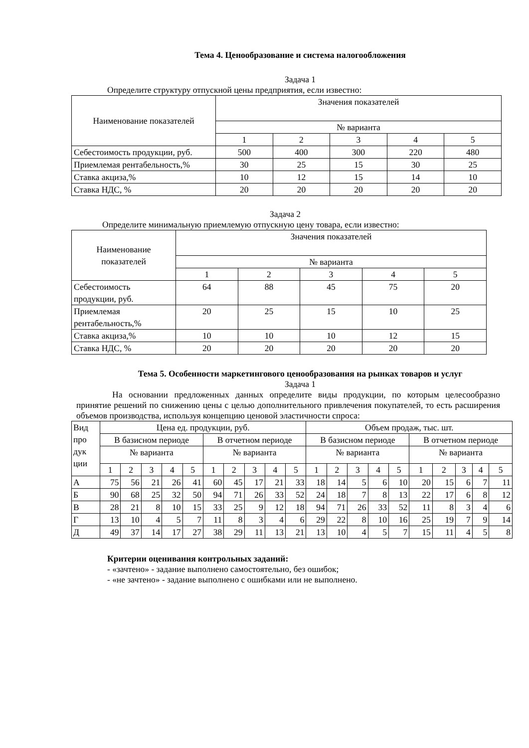Тема 4. Ценообразование и система налогообложения
Задача 1
Определите структуру отпускной цены предприятия, если известно:
| Наименование показателей | Значения показателей | | | | |
| | № варианта | | | | |
| | 1 | 2 | 3 | 4 | 5 |
| Себестоимость продукции, руб. | 500 | 400 | 300 | 220 | 480 |
| Приемлемая рентабельность,% | 30 | 25 | 15 | 30 | 25 |
| Ставка акциза,% | 10 | 12 | 15 | 14 | 10 |
| Ставка НДС, % | 20 | 20 | 20 | 20 | 20 |
Задача 2
Определите минимальную приемлемую отпускную цену товара, если известно:
| Наименование показателей | Значения показателей | | | | |
| | № варианта | | | | |
| | 1 | 2 | 3 | 4 | 5 |
| Себестоимость продукции, руб. | 64 | 88 | 45 | 75 | 20 |
| Приемлемая рентабельность,% | 20 | 25 | 15 | 10 | 25 |
| Ставка акциза,% | 10 | 10 | 10 | 12 | 15 |
| Ставка НДС, % | 20 | 20 | 20 | 20 | 20 |
Тема 5. Особенности маркетингового ценообразования на рынках товаров и услуг
Задача 1
На основании предложенных данных определите виды продукции, по которым целесообразно принятие решений по снижению цены с целью дополнительного привлечения покупателей, то есть расширения объемов производства, используя концепцию ценовой эластичности спроса:
| Вид про дук ции | Цена ед. продукции, руб. | | | | | | | | | | Объем продаж, тыс. шт. | | | | | | | | | |
| | В базисном периоде | | | | | В отчетном периоде | | | | | В базисном периоде | | | | | В отчетном периоде | | | | |
| | № варианта | | | | | № варианта | | | | | № варианта | | | | | № варианта | | | | |
| | 1 | 2 | 3 | 4 | 5 | 1 | 2 | 3 | 4 | 5 | 1 | 2 | 3 | 4 | 5 | 1 | 2 | 3 | 4 | 5 |
| А | 75 | 56 | 21 | 26 | 41 | 60 | 45 | 17 | 21 | 33 | 18 | 14 | 5 | 6 | 10 | 20 | 15 | 6 | 7 | 11 |
| Б | 90 | 68 | 25 | 32 | 50 | 94 | 71 | 26 | 33 | 52 | 24 | 18 | 7 | 8 | 13 | 22 | 17 | 6 | 8 | 12 |
| В | 28 | 21 | 8 | 10 | 15 | 33 | 25 | 9 | 12 | 18 | 94 | 71 | 26 | 33 | 52 | 11 | 8 | 3 | 4 | 6 |
| Г | 13 | 10 | 4 | 5 | 7 | 11 | 8 | 3 | 4 | 6 | 29 | 22 | 8 | 10 | 16 | 25 | 19 | 7 | 9 | 14 |
| Д | 49 | 37 | 14 | 17 | 27 | 38 | 29 | 11 | 13 | 21 | 13 | 10 | 4 | 5 | 7 | 15 | 11 | 4 | 5 | 8 |
Критерии оценивания контрольных заданий:
- «зачтено» - задание выполнено самостоятельно, без ошибок;
- «не зачтено» - задание выполнено с ошибками или не выполнено.